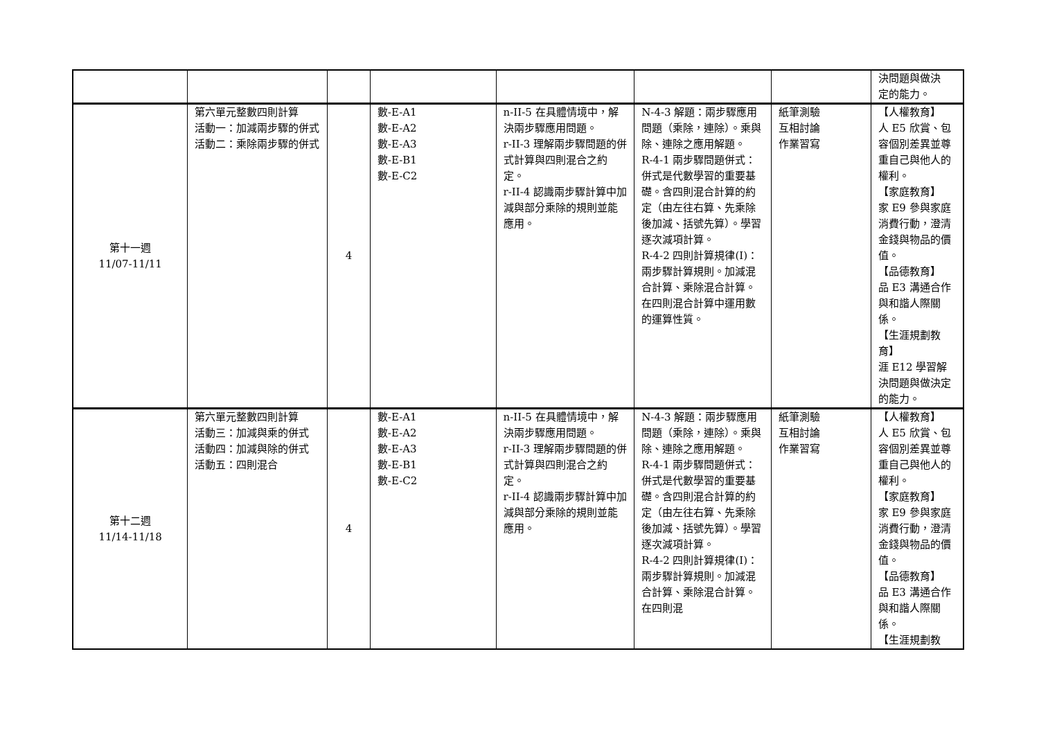| | | | | | | | 決問題與做決 定的能力。 |
| 第十一週 11/07-11/11 | 第六單元整數四則計算 活動一：加減兩步驟的併式 活動二：乘除兩步驟的併式 | 4 | 數-E-A1 數-E-A2 數-E-A3 數-E-B1 數-E-C2 | n-II-5 在具體情境中，解決兩步驟應用問題。 r-II-3 理解兩步驟問題的併式計算與四則混合之約定。 r-II-4 認識兩步驟計算中加減與部分乘除的規則並能應用。 | N-4-3 解題：兩步驟應用問題（乘除，連除）。乘與除、連除之應用解題。 R-4-1 兩步驟問題併式：併式是代數學習的重要基礎。含四則混合計算的約定（由左往右算、先乘除後加減、括號先算）。學習逐次減項計算。 R-4-2 四則計算規律(I)：兩步驟計算規則。加減混合計算、乘除混合計算。在四則混合計算中運用數的運算性質。 | 紙筆測驗 互相討論 作業習寫 | 【人權教育】 人 E5 欣賞、包容個別差異並尊重自己與他人的權利。 【家庭教育】 家 E9 參與家庭消費行動，澄清金錢與物品的價值。 【品德教育】 品 E3 溝通合作與和諧人際關係。 【生涯規劃教育】 涯 E12 學習解決問題與做決定的能力。 |
| 第十二週 11/14-11/18 | 第六單元整數四則計算 活動三：加減與乘的併式 活動四：加減與除的併式 活動五：四則混合 | 4 | 數-E-A1 數-E-A2 數-E-A3 數-E-B1 數-E-C2 | n-II-5 在具體情境中，解決兩步驟應用問題。 r-II-3 理解兩步驟問題的併式計算與四則混合之約定。 r-II-4 認識兩步驟計算中加減與部分乘除的規則並能應用。 | N-4-3 解題：兩步驟應用問題（乘除，連除）。乘與除、連除之應用解題。 R-4-1 兩步驟問題併式：併式是代數學習的重要基礎。含四則混合計算的約定（由左往右算、先乘除後加減、括號先算）。學習逐次減項計算。 R-4-2 四則計算規律(I)：兩步驟計算規則。加減混合計算、乘除混合計算。在四則混 | 紙筆測驗 互相討論 作業習寫 | 【人權教育】 人 E5 欣賞、包容個別差異並尊重自己與他人的權利。 【家庭教育】 家 E9 參與家庭消費行動，澄清金錢與物品的價值。 【品德教育】 品 E3 溝通合作與和諧人際關係。 【生涯規劃教 |